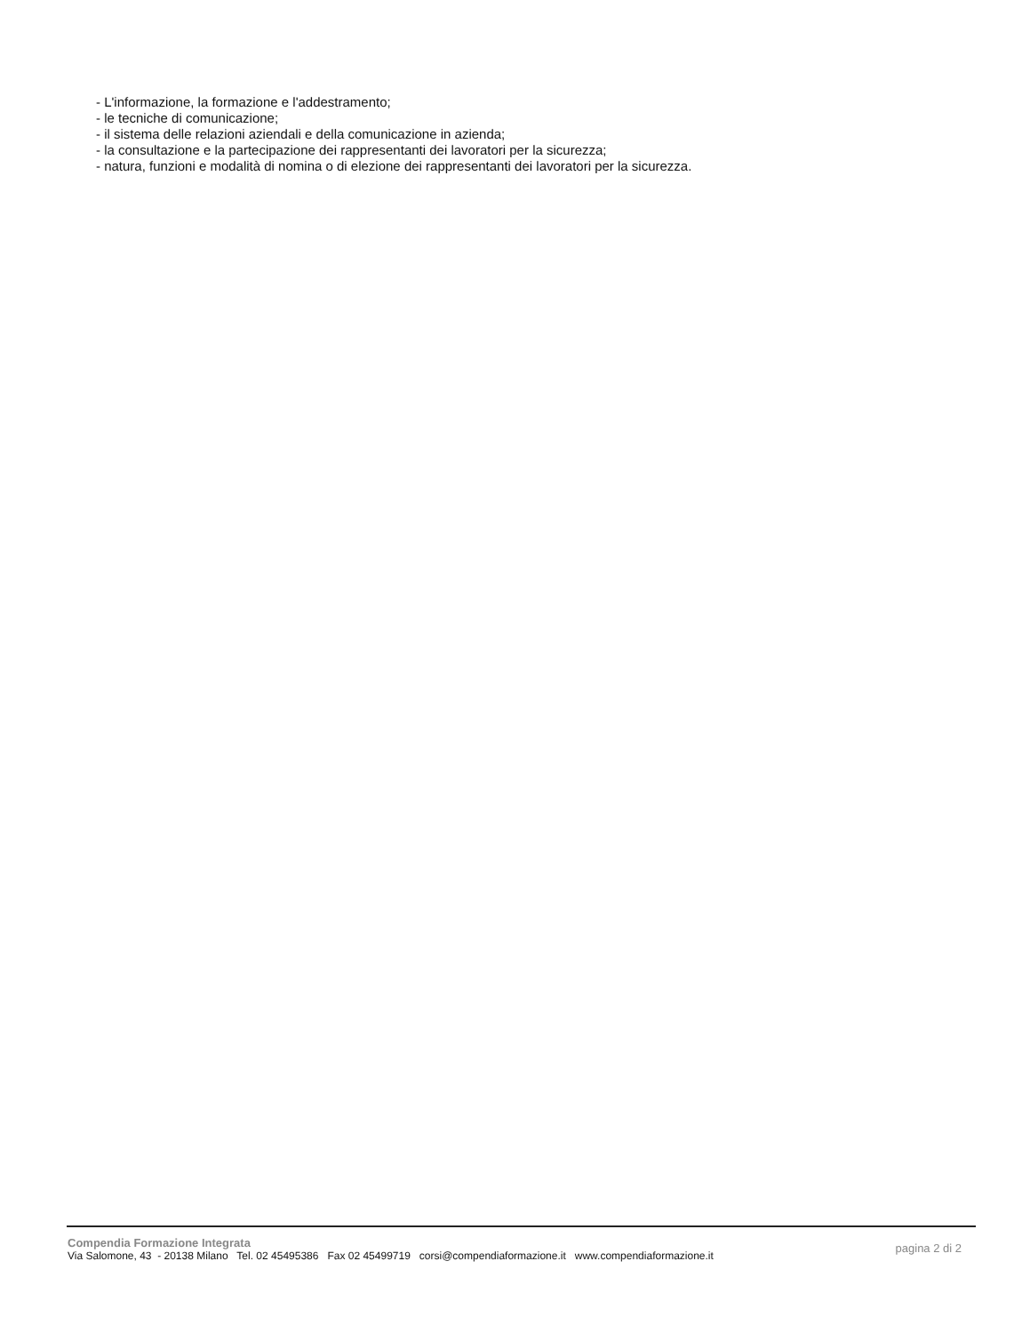- L'informazione, la formazione e l'addestramento;
- le tecniche di comunicazione;
- il sistema delle relazioni aziendali e della comunicazione in azienda;
- la consultazione e la partecipazione dei rappresentanti dei lavoratori per la sicurezza;
- natura, funzioni e modalità di nomina o di elezione dei rappresentanti dei lavoratori per la sicurezza.
Compendia Formazione Integrata
Via Salomone, 43 - 20138 Milano Tel. 02 45495386 Fax 02 45499719 corsi@compendiaformazione.it www.compendiaformazione.it
pagina 2 di 2